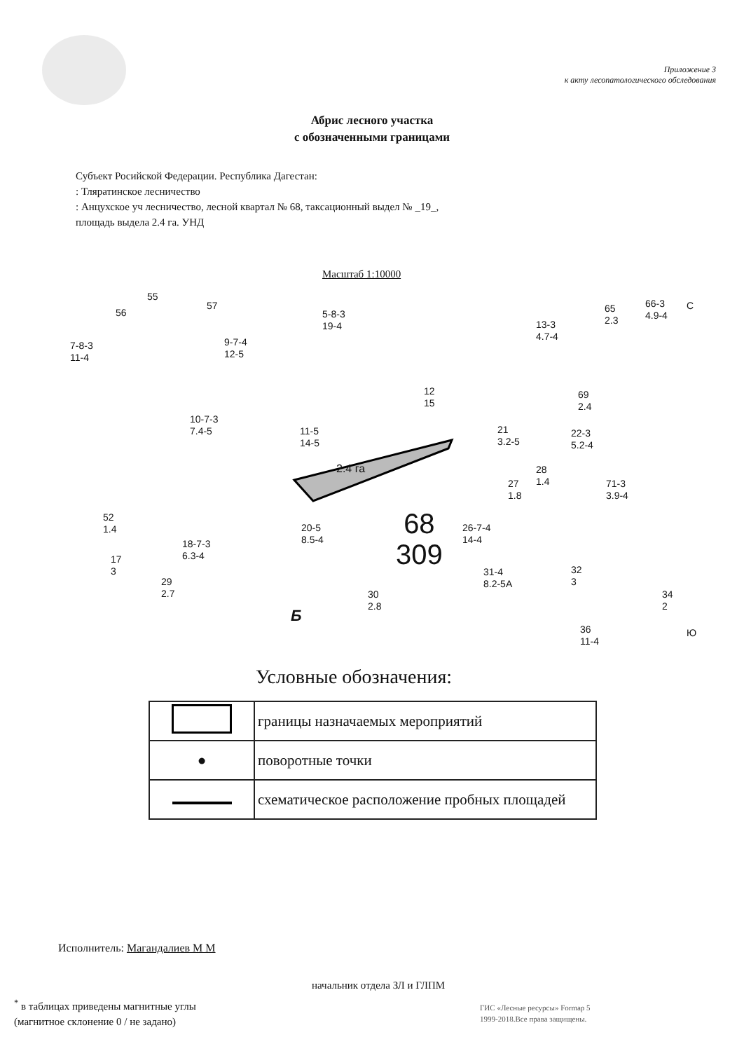Приложение 3
к акту лесопатологического обследования
Абрис лесного участка
с обозначенными границами
Субъект Росийской Федерации. Республика Дагестан:
: Тляратинское лесничество
: Анцухское уч лесничество, лесной квартал № 68, таксационный выдел № _19_,
площадь выдела 2.4 га. УНД
Масштаб 1:10000
55
56
57
5-8-3
19-4
7-8-3
11-4
9-7-4
12-5
13-3
4.7-4
65
2.3
66-3
4.9-4
12
15
69
2.4
10-7-3
7.4-5 11-5
14-5
21
3.2-5
22-3
5.2-4
2.4 га 28
1.4 27
1.8
71-3
3.9-4
52
1.4 20-5
8.5-4 68
309
26-7-4
14-4 18-7-3
6.3-4 17
3
29
2.7
31-4
8.2-5A
32
3
30
2.8
Б
36
11-4
34
2
С
Ю
Условные обозначения:
| | границы назначаемых мероприятий |
| ● | поворотные точки |
| | схематическое расположение пробных площадей |
Исполнитель: Магандалиев М М
начальник отдела ЗЛ и ГЛПМ
<sup>*</sup> в таблицах приведены магнитные углы
(магнитное склонение 0 / не задано)
ГИС «Лесные ресурсы» Formap 5
1999-2018.Все права защищены.